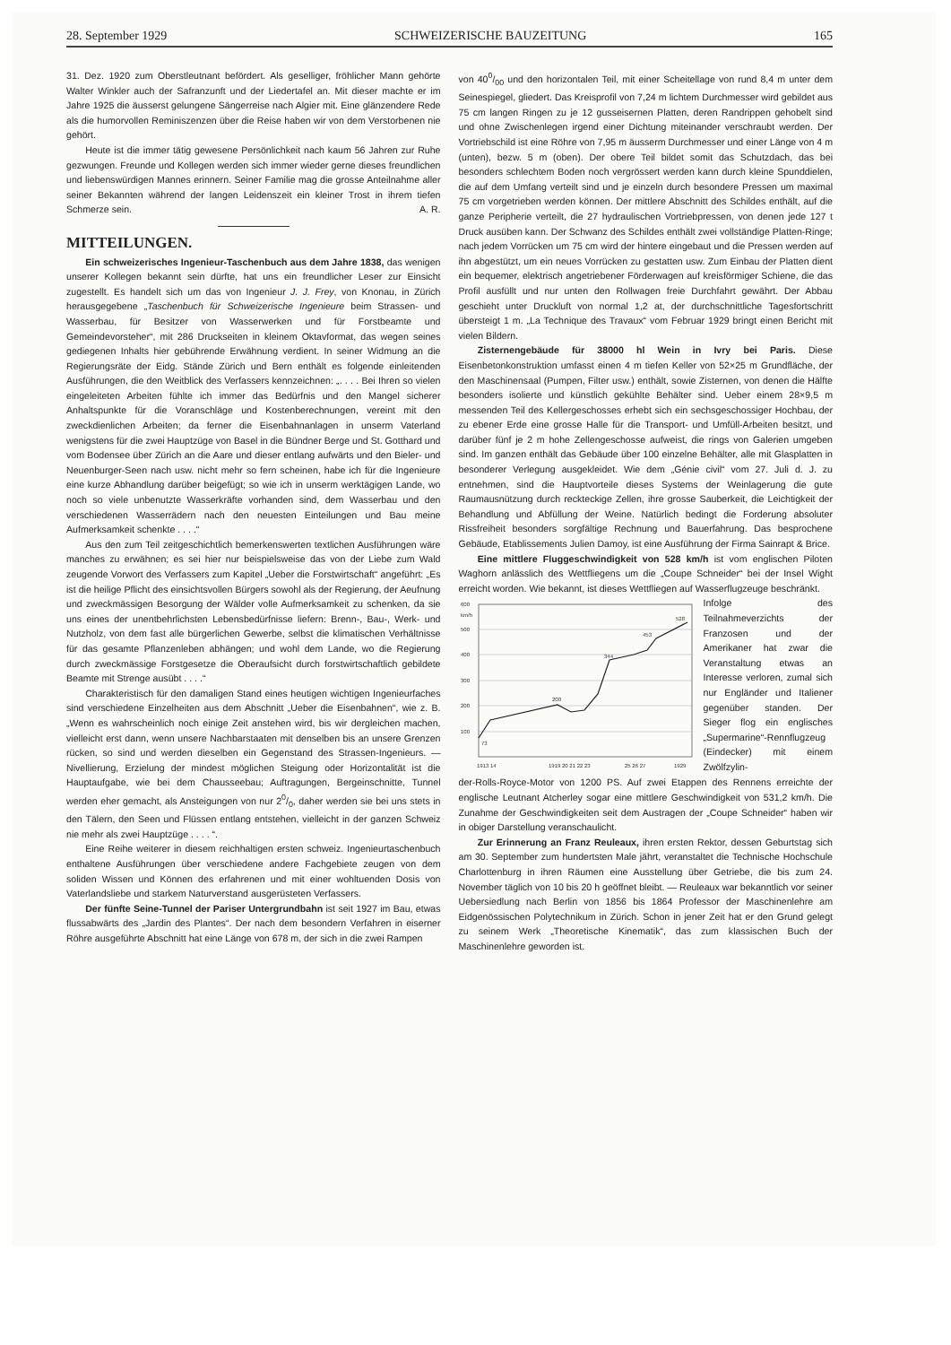28. September 1929 SCHWEIZERISCHE BAUZEITUNG 165
31. Dez. 1920 zum Oberstleutnant befördert. Als geselliger, fröhlicher Mann gehörte Walter Winkler auch der Safranzunft und der Liedertafel an. Mit dieser machte er im Jahre 1925 die äusserst gelungene Sängerreise nach Algier mit. Eine glänzendere Rede als die humorvollen Reminiszenzen über die Reise haben wir von dem Verstorbenen nie gehört.
Heute ist die immer tätig gewesene Persönlichkeit nach kaum 56 Jahren zur Ruhe gezwungen. Freunde und Kollegen werden sich immer wieder gerne dieses freundlichen und liebenswürdigen Mannes erinnern. Seiner Familie mag die grosse Anteilnahme aller seiner Bekannten während der langen Leidenszeit ein kleiner Trost in ihrem tiefen Schmerze sein. A. R.
MITTEILUNGEN.
Ein schweizerisches Ingenieur-Taschenbuch aus dem Jahre 1838, das wenigen unserer Kollegen bekannt sein dürfte, hat uns ein freundlicher Leser zur Einsicht zugestellt. Es handelt sich um das von Ingenieur J. J. Frey, von Knonau, in Zürich herausgegebene „Taschenbuch für Schweizerische Ingenieure beim Strassen- und Wasserbau, für Besitzer von Wasserwerken und für Forstbeamte und Gemeindevorsteher“, mit 286 Druckseiten in kleinem Oktavformat, das wegen seines gediegenen Inhalts hier gebührende Erwähnung verdient. In seiner Widmung an die Regierungsräte der Eidg. Stände Zürich und Bern enthält es folgende einleitenden Ausführungen, die den Weitblick des Verfassers kennzeichnen: „. . . . Bei Ihren so vielen eingeleiteten Arbeiten fühlte ich immer das Bedürfnis und den Mangel sicherer Anhaltspunkte für die Voranschläge und Kostenberechnungen, vereint mit den zweckdienlichen Arbeiten; da ferner die Eisenbahnanlagen in unserm Vaterland wenigstens für die zwei Hauptzüge von Basel in die Bündner Berge und St. Gotthard und vom Bodensee über Zürich an die Aare und dieser entlang aufwärts und den Bieler- und Neuenburger-Seen nach usw. nicht mehr so fern scheinen, habe ich für die Ingenieure eine kurze Abhandlung darüber beigefügt; so wie ich in unserm werktägigen Lande, wo noch so viele unbenutzte Wasserkräfte vorhanden sind, dem Wasserbau und den verschiedenen Wasserrädern nach den neuesten Einteilungen und Bau meine Aufmerksamkeit schenkte . . . .“
Aus den zum Teil zeitgeschichtlich bemerkenswerten textlichen Ausführungen wäre manches zu erwähnen; es sei hier nur beispielsweise das von der Liebe zum Wald zeugende Vorwort des Verfassers zum Kapitel „Ueber die Forstwirtschaft“ angeführt: „Es ist die heilige Pflicht des einsichtsvollen Bürgers sowohl als der Regierung, der Aeufnung und zweckmässigen Besorgung der Wälder volle Aufmerksamkeit zu schenken, da sie uns eines der unentbehrlichsten Lebensbedürfnisse liefern: Brenn-, Bau-, Werk- und Nutzholz, von dem fast alle bürgerlichen Gewerbe, selbst die klimatischen Verhältnisse für das gesamte Pflanzenleben abhängen; und wohl dem Lande, wo die Regierung durch zweckmässige Forstgesetze die Oberaufsicht durch forstwirtschaftlich gebildete Beamte mit Strenge ausübt . . . .“
Charakteristisch für den damaligen Stand eines heutigen wichtigen Ingenieurfaches sind verschiedene Einzelheiten aus dem Abschnitt „Ueber die Eisenbahnen“, wie z. B. „Wenn es wahrscheinlich noch einige Zeit anstehen wird, bis wir dergleichen machen, vielleicht erst dann, wenn unsere Nachbarstaaten mit denselben bis an unsere Grenzen rücken, so sind und werden dieselben ein Gegenstand des Strassen-Ingenieurs. — Nivellierung, Erzielung der mindest möglichen Steigung oder Horizontalität ist die Hauptaufgabe, wie bei dem Chausseebau; Auftragungen, Bergeinschnitte, Tunnel werden eher gemacht, als Ansteigungen von nur 20/0, daher werden sie bei uns stets in den Tälern, den Seen und Flüssen entlang entstehen, vielleicht in der ganzen Schweiz nie mehr als zwei Hauptzüge . . . . “.
Eine Reihe weiterer in diesem reichhaltigen ersten schweiz. Ingenieurtaschenbuch enthaltene Ausführungen über verschiedene andere Fachgebiete zeugen von dem soliden Wissen und Können des erfahrenen und mit einer wohltuenden Dosis von Vaterlandsliebe und starkem Naturverstand ausgerüsteten Verfassers.
Der fünfte Seine-Tunnel der Pariser Untergrundbahn ist seit 1927 im Bau, etwas flussabwärts des „Jardin des Plantes“. Der nach dem besondern Verfahren in eiserner Röhre ausgeführte Abschnitt hat eine Länge von 678 m, der sich in die zwei Rampen
von 400/00 und den horizontalen Teil, mit einer Scheitellage von rund 8,4 m unter dem Seinespiegel, gliedert. Das Kreisprofil von 7,24 m lichtem Durchmesser wird gebildet aus 75 cm langen Ringen zu je 12 gusseisernen Platten, deren Randrippen gehobelt sind und ohne Zwischenlegen irgend einer Dichtung miteinander verschraubt werden. Der Vortriebschild ist eine Röhre von 7,95 m äusserm Durchmesser und einer Länge von 4 m (unten), bezw. 5 m (oben). Der obere Teil bildet somit das Schutzdach, das bei besonders schlechtem Boden noch vergrössert werden kann durch kleine Spunddielen, die auf dem Umfang verteilt sind und je einzeln durch besondere Pressen um maximal 75 cm vorgetrieben werden können. Der mittlere Abschnitt des Schildes enthält, auf die ganze Peripherie verteilt, die 27 hydraulischen Vortriebpressen, von denen jede 127 t Druck ausüben kann. Der Schwanz des Schildes enthält zwei vollständige Platten-Ringe; nach jedem Vorrücken um 75 cm wird der hintere eingebaut und die Pressen werden auf ihn abgestützt, um ein neues Vorrücken zu gestatten usw. Zum Einbau der Platten dient ein bequemer, elektrisch angetriebener Förderwagen auf kreisförmiger Schiene, die das Profil ausfüllt und nur unten den Rollwagen freie Durchfahrt gewährt. Der Abbau geschieht unter Druckluft von normal 1,2 at, der durchschnittliche Tagesfortschritt übersteigt 1 m. „La Technique des Travaux“ vom Februar 1929 bringt einen Bericht mit vielen Bildern.
Zisternengebäude für 38000 hl Wein in Ivry bei Paris. Diese Eisenbetonkonstruktion umfasst einen 4 m tiefen Keller von 52×25 m Grundfläche, der den Maschinensaal (Pumpen, Filter usw.) enthält, sowie Zisternen, von denen die Hälfte besonders isolierte und künstlich gekühlte Behälter sind. Ueber einem 28×9,5 m messenden Teil des Kellergeschosses erhebt sich ein sechsgeschossiger Hochbau, der zu ebener Erde eine grosse Halle für die Transport- und Umfüll-Arbeiten besitzt, und darüber fünf je 2 m hohe Zellengeschosse aufweist, die rings von Galerien umgeben sind. Im ganzen enthält das Gebäude über 100 einzelne Behälter, alle mit Glasplatten in besonderer Verlegung ausgekleidet. Wie dem „Génie civil“ vom 27. Juli d. J. zu entnehmen, sind die Hauptvorteile dieses Systems der Weinlagerung die gute Raumausnützung durch reckteckige Zellen, ihre grosse Sauberkeit, die Leichtigkeit der Behandlung und Abfüllung der Weine. Natürlich bedingt die Forderung absoluter Rissfreiheit besonders sorgfältige Rechnung und Bauerfahrung. Das besprochene Gebäude, Etablissements Julien Damoy, ist eine Ausführung der Firma Sainrapt & Brice.
Eine mittlere Fluggeschwindigkeit von 528 km/h ist vom englischen Piloten Waghorn anlässlich des Wettfliegens um die „Coupe Schneider“ bei der Insel Wight erreicht worden. Wie bekannt, ist dieses Wettfliegen auf Wasserflugzeuge beschränkt.
600
km/h
500
400
300
200
100
73
200
344
453
528
1913 14
1919 20 21 22 23
25 26 27
1929
Infolge des Teilnahmeverzichts der Franzosen und der Amerikaner hat zwar die Veranstaltung etwas an Interesse verloren, zumal sich nur Engländer und Italiener gegenüber standen. Der Sieger flog ein englisches „Supermarine“-Rennflugzeug (Eindecker) mit einem Zwölfzylin-
der-Rolls-Royce-Motor von 1200 PS. Auf zwei Etappen des Rennens erreichte der englische Leutnant Atcherley sogar eine mittlere Geschwindigkeit von 531,2 km/h. Die Zunahme der Geschwindigkeiten seit dem Austragen der „Coupe Schneider“ haben wir in obiger Darstellung veranschaulicht.
Zur Erinnerung an Franz Reuleaux, ihren ersten Rektor, dessen Geburtstag sich am 30. September zum hundertsten Male jährt, veranstaltet die Technische Hochschule Charlottenburg in ihren Räumen eine Ausstellung über Getriebe, die bis zum 24. November täglich von 10 bis 20 h geöffnet bleibt. — Reuleaux war bekanntlich vor seiner Uebersiedlung nach Berlin von 1856 bis 1864 Professor der Maschinenlehre am Eidgenössischen Polytechnikum in Zürich. Schon in jener Zeit hat er den Grund gelegt zu seinem Werk „Theoretische Kinematik“, das zum klassischen Buch der Maschinenlehre geworden ist.